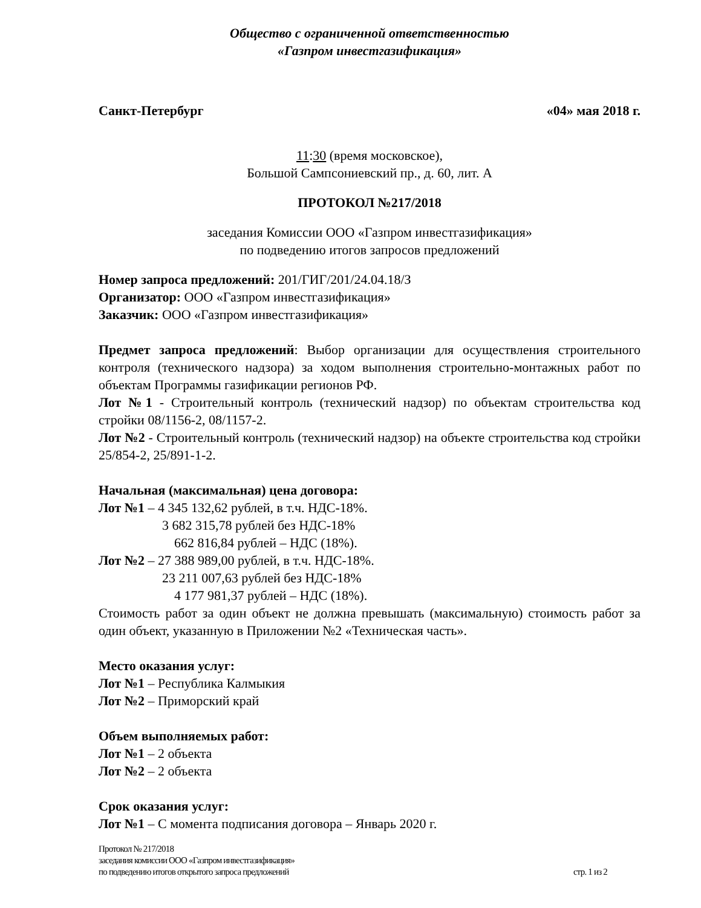Общество с ограниченной ответственностью
«Газпром инвестгазификация»
Санкт-Петербург «04» мая 2018 г.
11:30 (время московское),
Большой Сампсониевский пр., д. 60, лит. А
ПРОТОКОЛ №217/2018
заседания Комиссии ООО «Газпром инвестгазификация»
по подведению итогов запросов предложений
Номер запроса предложений: 201/ГИГ/201/24.04.18/З
Организатор: ООО «Газпром инвестгазификация»
Заказчик: ООО «Газпром инвестгазификация»
Предмет запроса предложений: Выбор организации для осуществления строительного контроля (технического надзора) за ходом выполнения строительно-монтажных работ по объектам Программы газификации регионов РФ.
Лот №1 - Строительный контроль (технический надзор) по объектам строительства код стройки 08/1156-2, 08/1157-2.
Лот №2 - Строительный контроль (технический надзор) на объекте строительства код стройки 25/854-2, 25/891-1-2.
Начальная (максимальная) цена договора:
Лот №1 – 4 345 132,62 рублей, в т.ч. НДС-18%.
3 682 315,78 рублей без НДС-18%
662 816,84 рублей – НДС (18%).
Лот №2 – 27 388 989,00 рублей, в т.ч. НДС-18%.
23 211 007,63 рублей без НДС-18%
4 177 981,37 рублей – НДС (18%).
Стоимость работ за один объект не должна превышать (максимальную) стоимость работ за один объект, указанную в Приложении №2 «Техническая часть».
Место оказания услуг:
Лот №1 – Республика Калмыкия
Лот №2 – Приморский край
Объем выполняемых работ:
Лот №1 – 2 объекта
Лот №2 – 2 объекта
Срок оказания услуг:
Лот №1 – С момента подписания договора – Январь 2020 г.
Протокол № 217/2018
заседания комиссии ООО «Газпром инвестгазификация»
по подведению итогов открытого запроса предложений стр. 1 из 2